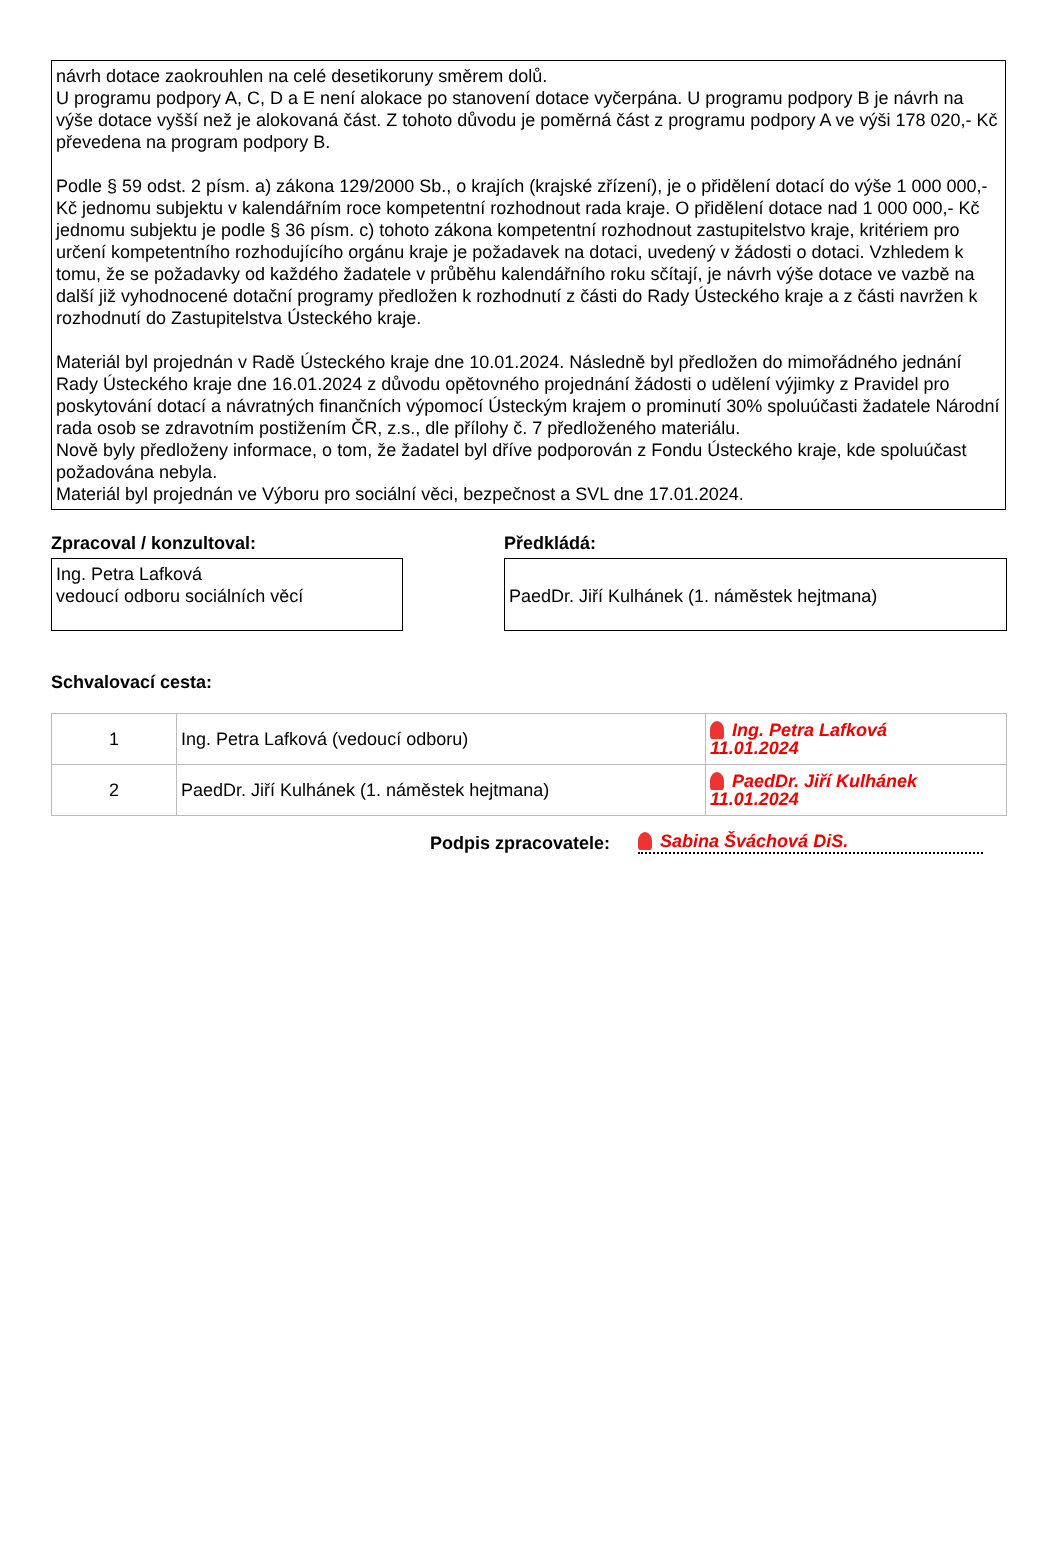návrh dotace zaokrouhlen na celé desetikoruny směrem dolů.
U programu podpory A, C, D a E není alokace po stanovení dotace vyčerpána. U programu podpory B je návrh na výše dotace vyšší než je alokovaná část. Z tohoto důvodu je poměrná část z programu podpory A ve výši 178 020,- Kč převedena na program podpory B.
Podle § 59 odst. 2 písm. a) zákona 129/2000 Sb., o krajích (krajské zřízení), je o přidělení dotací do výše 1 000 000,- Kč jednomu subjektu v kalendářním roce kompetentní rozhodnout rada kraje. O přidělení dotace nad 1 000 000,- Kč jednomu subjektu je podle § 36 písm. c) tohoto zákona kompetentní rozhodnout zastupitelstvo kraje, kritériem pro určení kompetentního rozhodujícího orgánu kraje je požadavek na dotaci, uvedený v žádosti o dotaci. Vzhledem k tomu, že se požadavky od každého žadatele v průběhu kalendářního roku sčítají, je návrh výše dotace ve vazbě na další již vyhodnocené dotační programy předložen k rozhodnutí z části do Rady Ústeckého kraje a z části navržen k rozhodnutí do Zastupitelstva Ústeckého kraje.
Materiál byl projednán v Radě Ústeckého kraje dne 10.01.2024. Následně byl předložen do mimořádného jednání Rady Ústeckého kraje dne 16.01.2024 z důvodu opětovného projednání žádosti o udělení výjimky z Pravidel pro poskytování dotací a návratných finančních výpomocí Ústeckým krajem o prominutí 30% spoluúčasti žadatele Národní rada osob se zdravotním postižením ČR, z.s., dle přílohy č. 7 předloženého materiálu.
Nově byly předloženy informace, o tom, že žadatel byl dříve podporován z Fondu Ústeckého kraje, kde spoluúčast požadována nebyla.
Materiál byl projednán ve Výboru pro sociální věci, bezpečnost a SVL dne 17.01.2024.
Zpracoval / konzultoval:
Ing. Petra Lafková
vedoucí odboru sociálních věcí
Předkládá:
PaedDr. Jiří Kulhánek (1. náměstek hejtmana)
Schvalovací cesta:
| 1 | Ing. Petra Lafková (vedoucí odboru) | Ing. Petra Lafková 11.01.2024 |
| 2 | PaedDr. Jiří Kulhánek (1. náměstek hejtmana) | PaedDr. Jiří Kulhánek 11.01.2024 |
Podpis zpracovatele:
Sabina Šváchová DiS.